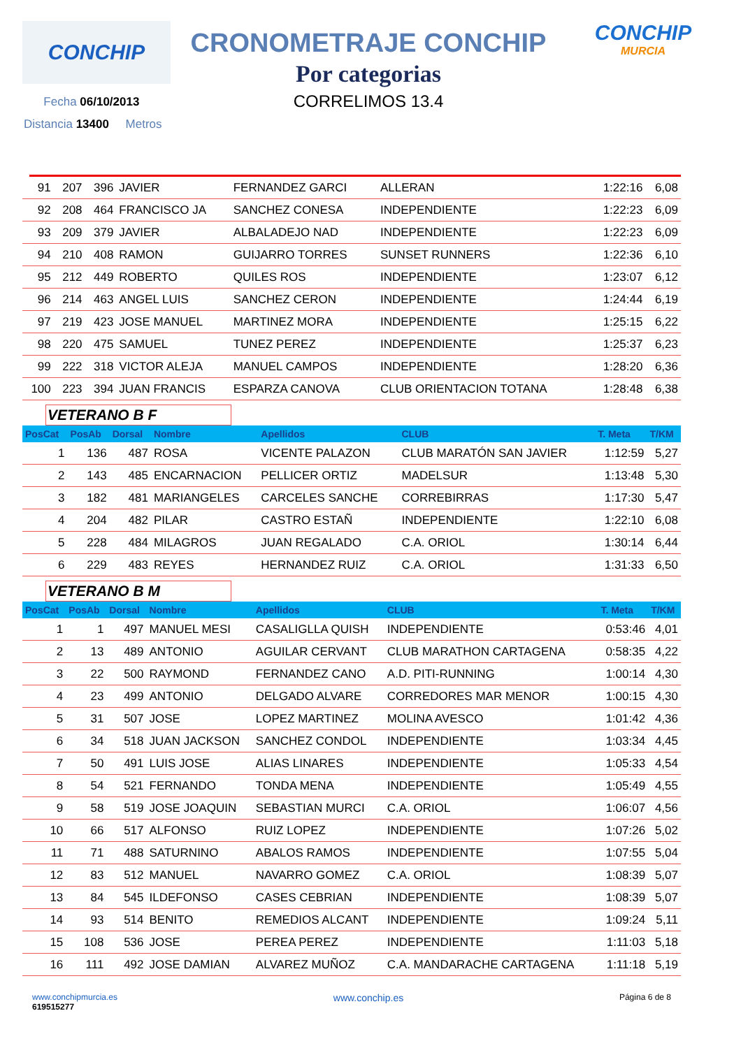CONCHIP
CRONOMETRAJE CONCHIP
Por categorias
CORRELIMOS 13.4
CONCHIP
MURCIA
Fecha 06/10/2013
Distancia 13400 Metros
| 91 | 207 | 396 | JAVIER | FERNANDEZ GARCI | ALLERAN | 1:22:16 | 6,08 |
| 92 | 208 | 464 | FRANCISCO JA | SANCHEZ CONESA | INDEPENDIENTE | 1:22:23 | 6,09 |
| 93 | 209 | 379 | JAVIER | ALBALADEJO NAD | INDEPENDIENTE | 1:22:23 | 6,09 |
| 94 | 210 | 408 | RAMON | GUIJARRO TORRES | SUNSET RUNNERS | 1:22:36 | 6,10 |
| 95 | 212 | 449 | ROBERTO | QUILES ROS | INDEPENDIENTE | 1:23:07 | 6,12 |
| 96 | 214 | 463 | ANGEL LUIS | SANCHEZ CERON | INDEPENDIENTE | 1:24:44 | 6,19 |
| 97 | 219 | 423 | JOSE MANUEL | MARTINEZ MORA | INDEPENDIENTE | 1:25:15 | 6,22 |
| 98 | 220 | 475 | SAMUEL | TUNEZ PEREZ | INDEPENDIENTE | 1:25:37 | 6,23 |
| 99 | 222 | 318 | VICTOR ALEJA | MANUEL CAMPOS | INDEPENDIENTE | 1:28:20 | 6,36 |
| 100 | 223 | 394 | JUAN FRANCIS | ESPARZA CANOVA | CLUB ORIENTACION TOTANA | 1:28:48 | 6,38 |
VETERANO B F
| PosCat | PosAb | Dorsal | Nombre | Apellidos | CLUB | T. Meta | T/KM |
| --- | --- | --- | --- | --- | --- | --- | --- |
| 1 | 136 | 487 | ROSA | VICENTE PALAZON | CLUB MARATÓN SAN JAVIER | 1:12:59 | 5,27 |
| 2 | 143 | 485 | ENCARNACION | PELLICER ORTIZ | MADELSUR | 1:13:48 | 5,30 |
| 3 | 182 | 481 | MARIANGELES | CARCELES SANCHE | CORREBIRRAS | 1:17:30 | 5,47 |
| 4 | 204 | 482 | PILAR | CASTRO ESTAÑ | INDEPENDIENTE | 1:22:10 | 6,08 |
| 5 | 228 | 484 | MILAGROS | JUAN REGALADO | C.A. ORIOL | 1:30:14 | 6,44 |
| 6 | 229 | 483 | REYES | HERNANDEZ RUIZ | C.A. ORIOL | 1:31:33 | 6,50 |
VETERANO B M
| PosCat | PosAb | Dorsal | Nombre | Apellidos | CLUB | T. Meta | T/KM |
| --- | --- | --- | --- | --- | --- | --- | --- |
| 1 | 1 | 497 | MANUEL MESI | CASALIGLLA QUISH | INDEPENDIENTE | 0:53:46 | 4,01 |
| 2 | 13 | 489 | ANTONIO | AGUILAR CERVANT | CLUB MARATHON CARTAGENA | 0:58:35 | 4,22 |
| 3 | 22 | 500 | RAYMOND | FERNANDEZ CANO | A.D. PITI-RUNNING | 1:00:14 | 4,30 |
| 4 | 23 | 499 | ANTONIO | DELGADO ALVARE | CORREDORES MAR MENOR | 1:00:15 | 4,30 |
| 5 | 31 | 507 | JOSE | LOPEZ MARTINEZ | MOLINA AVESCO | 1:01:42 | 4,36 |
| 6 | 34 | 518 | JUAN JACKSON | SANCHEZ CONDOL | INDEPENDIENTE | 1:03:34 | 4,45 |
| 7 | 50 | 491 | LUIS JOSE | ALIAS LINARES | INDEPENDIENTE | 1:05:33 | 4,54 |
| 8 | 54 | 521 | FERNANDO | TONDA MENA | INDEPENDIENTE | 1:05:49 | 4,55 |
| 9 | 58 | 519 | JOSE JOAQUIN | SEBASTIAN MURCI | C.A. ORIOL | 1:06:07 | 4,56 |
| 10 | 66 | 517 | ALFONSO | RUIZ LOPEZ | INDEPENDIENTE | 1:07:26 | 5,02 |
| 11 | 71 | 488 | SATURNINO | ABALOS RAMOS | INDEPENDIENTE | 1:07:55 | 5,04 |
| 12 | 83 | 512 | MANUEL | NAVARRO GOMEZ | C.A. ORIOL | 1:08:39 | 5,07 |
| 13 | 84 | 545 | ILDEFONSO | CASES CEBRIAN | INDEPENDIENTE | 1:08:39 | 5,07 |
| 14 | 93 | 514 | BENITO | REMEDIOS ALCANT | INDEPENDIENTE | 1:09:24 | 5,11 |
| 15 | 108 | 536 | JOSE | PEREA PEREZ | INDEPENDIENTE | 1:11:03 | 5,18 |
| 16 | 111 | 492 | JOSE DAMIAN | ALVAREZ MUÑOZ | C.A. MANDARACHE CARTAGENA | 1:11:18 | 5,19 |
www.conchipmurcia.es
619515277
www.conchip.es
Página 6 de 8